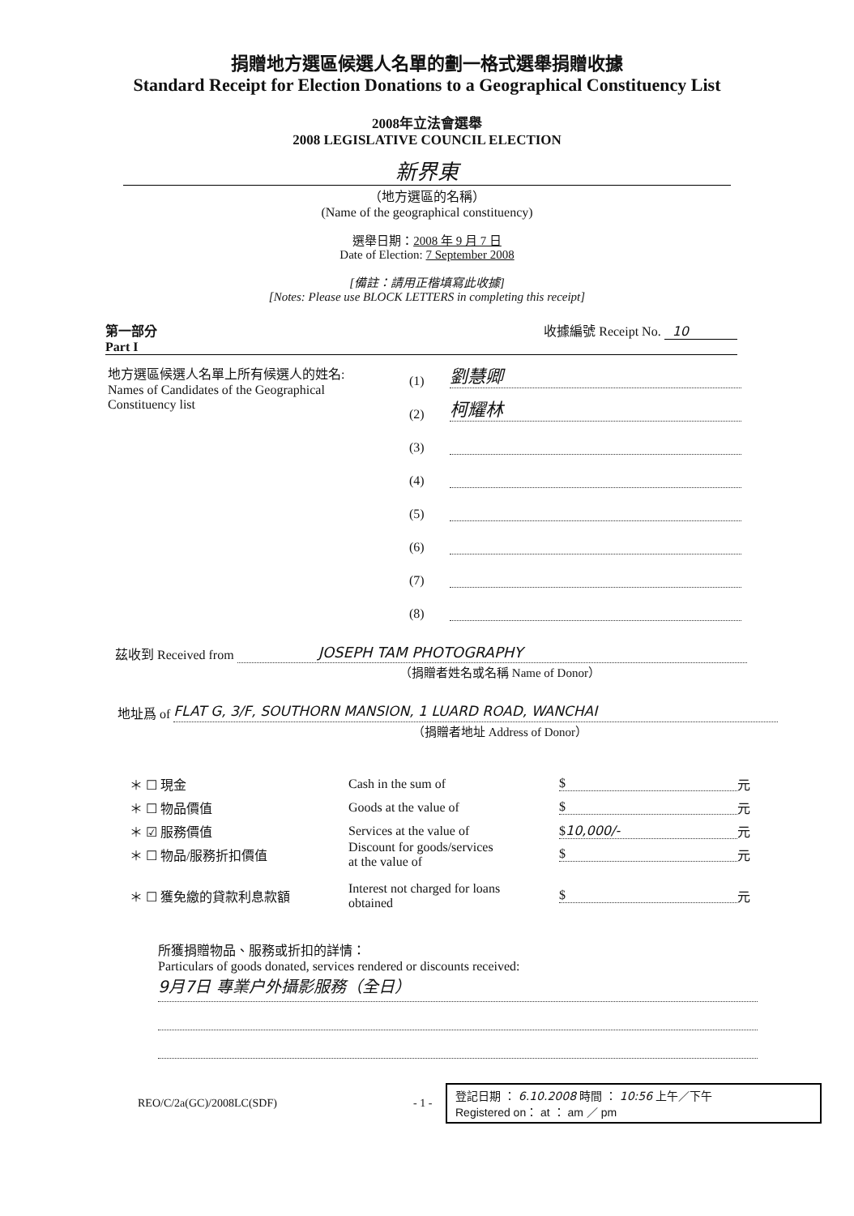捐贈地方選區候選人名單的劃一格式選舉捐贈收據
Standard Receipt for Election Donations to a Geographical Constituency List
2008年立法會選舉
2008 LEGISLATIVE COUNCIL ELECTION
新界東
（地方選區的名稱）
(Name of the geographical constituency)
選舉日期：2008 年 9 月 7 日
Date of Election: 7 September 2008
[備註：請用正楷填寫此收據]
[Notes: Please use BLOCK LETTERS in completing this receipt]
第一部分
Part I
收據編號 Receipt No. 10
地方選區候選人名單上所有候選人的姓名:
Names of Candidates of the Geographical Constituency list
(1)
劉慧卿
(2)
柯耀林
(3)
(4)
(5)
(6)
(7)
(8)
茲收到 Received from
JOSEPH TAM PHOTOGRAPHY
（捐贈者姓名或名稱 Name of Donor）
地址爲 of
FLAT G, 3/F, SOUTHORN MANSION, 1 LUARD ROAD, WANCHAI
（捐贈者地址 Address of Donor）
＊ ☐ 現金 Cash in the sum of $
元
＊ ☐ 物品價值 Goods at the value of $
元
＊ ☑ 服務價值 Services at the value of $10,000/-
元
＊ ☐ 物品/服務折扣價值
Discount for goods/services
at the value of
$
元
＊ ☐ 獲免繳的貸款利息款額
Interest not charged for loans
obtained
$
元
所獲捐贈物品、服務或折扣的詳情：
Particulars of goods donated, services rendered or discounts received:
9月7日 專業户外攝影服務（全日）
REO/C/2a(GC)/2008LC(SDF)
- 1 -
登記日期 ： 6.10.2008 時間 ： 10:56 上午／下午
Registered on： at ： am ／ pm